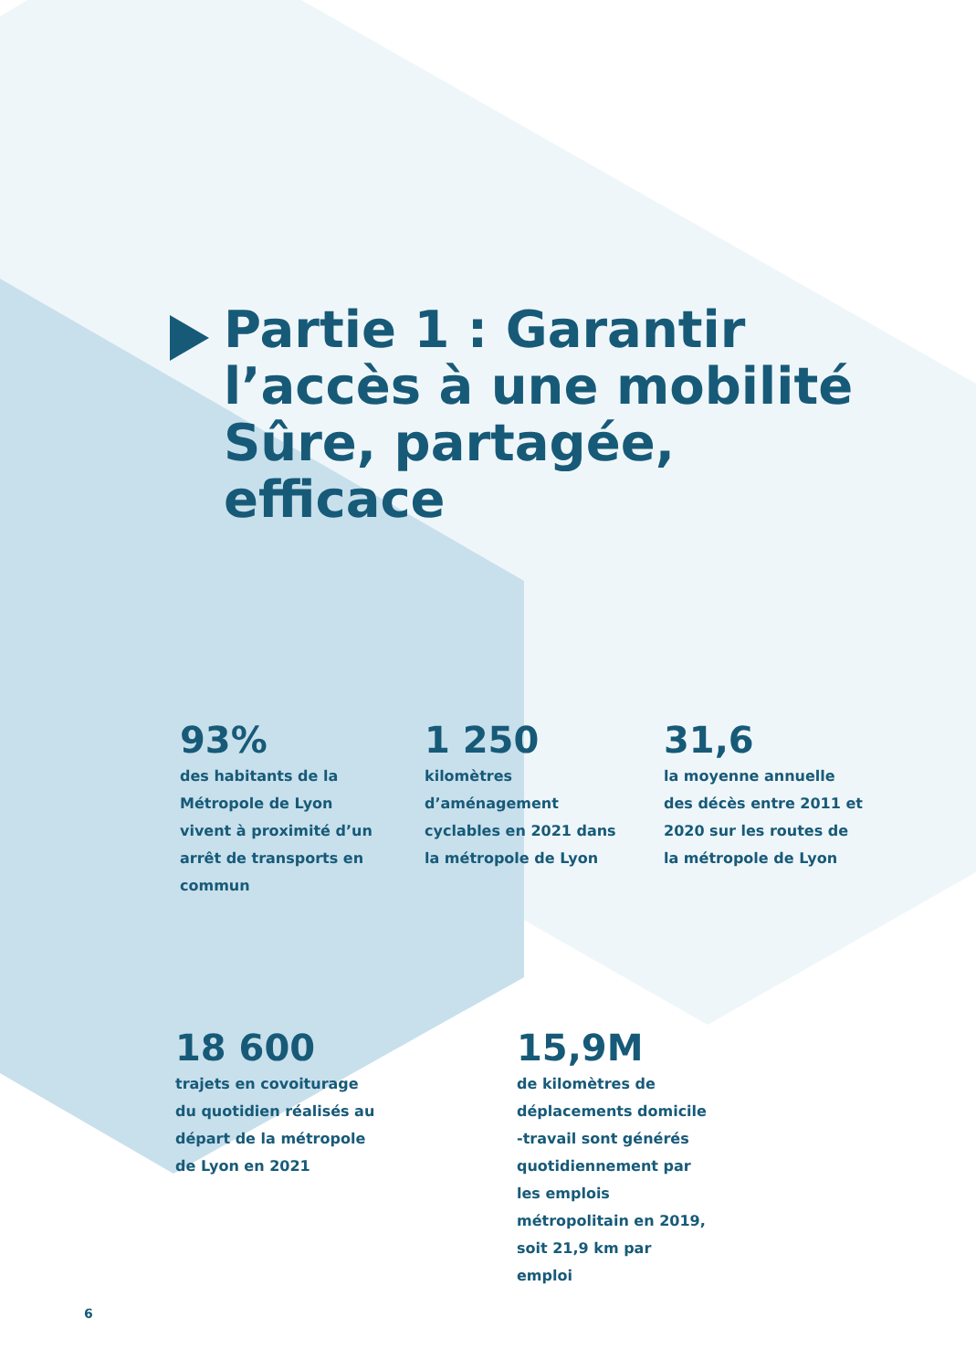Partie 1 : Garantir l’accès à une mobilité Sûre, partagée, efficace
93%
des habitants de la Métropole de Lyon vivent à proximité d’un arrêt de transports en commun
1 250
kilomètres d’aménagement cyclables en 2021 dans la métropole de Lyon
31,6
la moyenne annuelle des décès entre 2011 et 2020 sur les routes de la métropole de Lyon
18 600
trajets en covoiturage du quotidien réalisés au départ de la métropole de Lyon en 2021
15,9M
de kilomètres de déplacements domicile -travail sont générés quotidiennement par les emplois métropolitain en 2019, soit 21,9 km par emploi
6